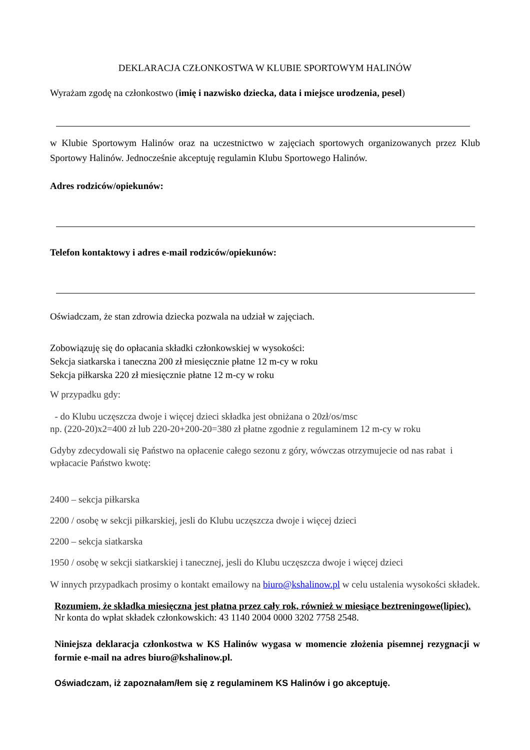DEKLARACJA CZŁONKOSTWA W KLUBIE SPORTOWYM HALINÓW
Wyrażam zgodę na członkostwo (imię i nazwisko dziecka, data i miejsce urodzenia, pesel)
w Klubie Sportowym Halinów oraz na uczestnictwo w zajęciach sportowych organizowanych przez Klub Sportowy Halinów. Jednocześnie akceptuję regulamin Klubu Sportowego Halinów.
Adres rodziców/opiekunów:
Telefon kontaktowy i adres e-mail rodziców/opiekunów:
Oświadczam, że stan zdrowia dziecka pozwala na udział w zajęciach.
Zobowiązuję się do opłacania składki członkowskiej w wysokości:
Sekcja siatkarska i taneczna 200 zł miesięcznie płatne 12 m-cy w roku
Sekcja piłkarska 220 zł miesięcznie płatne 12 m-cy w roku
W przypadku gdy:
- do Klubu uczęszcza dwoje i więcej dzieci składka jest obniżana o 20zł/os/msc
np. (220-20)x2=400 zł lub 220-20+200-20=380 zł płatne zgodnie z regulaminem 12 m-cy w roku
Gdyby zdecydowali się Państwo na opłacenie całego sezonu z góry, wówczas otrzymujecie od nas rabat i wpłacacie Państwo kwotę:
2400 – sekcja piłkarska
2200 / osobę w sekcji piłkarskiej, jesli do Klubu uczęszcza dwoje i więcej dzieci
2200 – sekcja siatkarska
1950 / osobę w sekcji siatkarskiej i tanecznej, jesli do Klubu uczęszcza dwoje i więcej dzieci
W innych przypadkach prosimy o kontakt emailowy na biuro@kshalinow.pl w celu ustalenia wysokości składek.
Rozumiem, że składka miesięczna jest płatna przez cały rok, również w miesiące beztreningowe(lipiec).
Nr konta do wpłat składek członkowskich: 43 1140 2004 0000 3202 7758 2548.
Niniejsza deklaracja członkostwa w KS Halinów wygasa w momencie złożenia pisemnej rezygnacji w formie e-mail na adres biuro@kshalinow.pl.
Oświadczam, iż zapoznałam/łem się z regulaminem KS Halinów i go akceptuję.